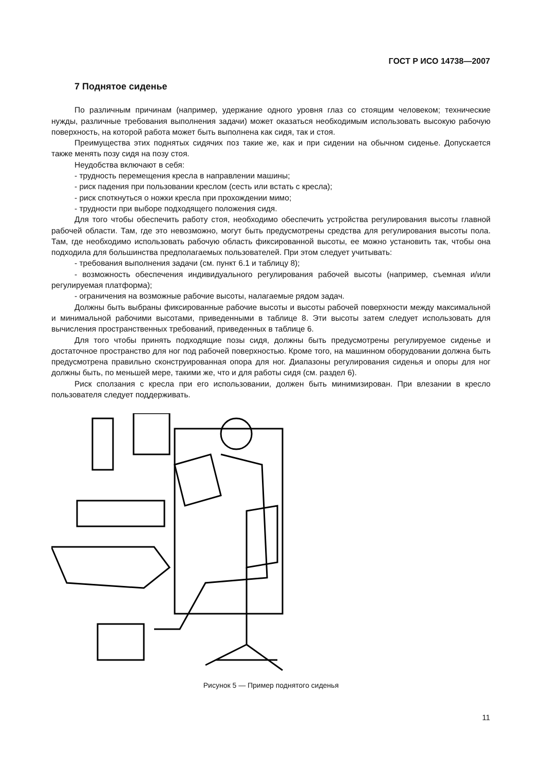ГОСТ Р ИСО 14738—2007
7 Поднятое сиденье
По различным причинам (например, удержание одного уровня глаз со стоящим человеком; технические нужды, различные требования выполнения задачи) может оказаться необходимым использовать высокую рабочую поверхность, на которой работа может быть выполнена как сидя, так и стоя.
Преимущества этих поднятых сидячих поз такие же, как и при сидении на обычном сиденье. Допускается также менять позу сидя на позу стоя.
Неудобства включают в себя:
- трудность перемещения кресла в направлении машины;
- риск падения при пользовании креслом (сесть или встать с кресла);
- риск споткнуться о ножки кресла при прохождении мимо;
- трудности при выборе подходящего положения сидя.
Для того чтобы обеспечить работу стоя, необходимо обеспечить устройства регулирования высоты главной рабочей области. Там, где это невозможно, могут быть предусмотрены средства для регулирования высоты пола. Там, где необходимо использовать рабочую область фиксированной высоты, ее можно установить так, чтобы она подходила для большинства предполагаемых пользователей. При этом следует учитывать:
- требования выполнения задачи (см. пункт 6.1 и таблицу 8);
- возможность обеспечения индивидуального регулирования рабочей высоты (например, съемная и/или регулируемая платформа);
- ограничения на возможные рабочие высоты, налагаемые рядом задач.
Должны быть выбраны фиксированные рабочие высоты и высоты рабочей поверхности между максимальной и минимальной рабочими высотами, приведенными в таблице 8. Эти высоты затем следует использовать для вычисления пространственных требований, приведенных в таблице 6.
Для того чтобы принять подходящие позы сидя, должны быть предусмотрены регулируемое сиденье и достаточное пространство для ног под рабочей поверхностью. Кроме того, на машинном оборудовании должна быть предусмотрена правильно сконструированная опора для ног. Диапазоны регулирования сиденья и опоры для ног должны быть, по меньшей мере, такими же, что и для работы сидя (см. раздел 6).
Риск сползания с кресла при его использовании, должен быть минимизирован. При влезании в кресло пользователя следует поддерживать.
Рисунок 5 — Пример поднятого сиденья
11